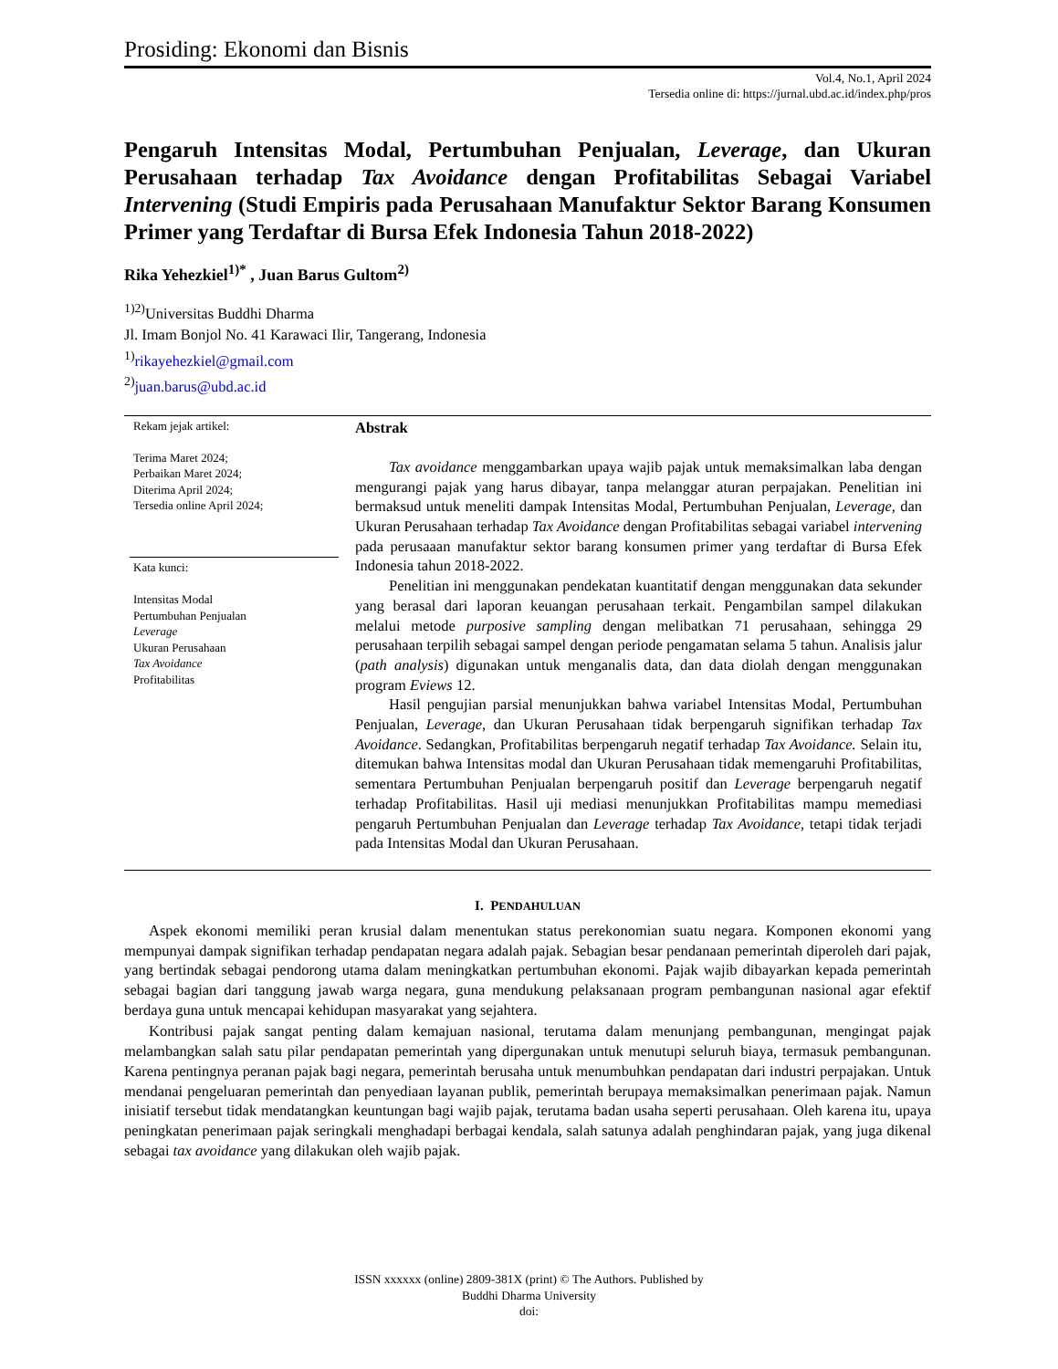Prosiding: Ekonomi dan Bisnis
Vol.4, No.1, April 2024
Tersedia online di: https://jurnal.ubd.ac.id/index.php/pros
Pengaruh Intensitas Modal, Pertumbuhan Penjualan, Leverage, dan Ukuran Perusahaan terhadap Tax Avoidance dengan Profitabilitas Sebagai Variabel Intervening (Studi Empiris pada Perusahaan Manufaktur Sektor Barang Konsumen Primer yang Terdaftar di Bursa Efek Indonesia Tahun 2018-2022)
Rika Yehezkiel<sup>1)*</sup> , Juan Barus Gultom<sup>2)</sup>
<sup>1)2)</sup>Universitas Buddhi Dharma
Jl. Imam Bonjol No. 41 Karawaci Ilir, Tangerang, Indonesia
<sup>1)</sup> rikayehezkiel@gmail.com
<sup>2)</sup> juan.barus@ubd.ac.id
Rekam jejak artikel:
Terima Maret 2024;
Perbaikan Maret 2024;
Diterima April 2024;
Tersedia online April 2024;
Kata kunci:
Intensitas Modal
Pertumbuhan Penjualan
Leverage
Ukuran Perusahaan
Tax Avoidance
Profitabilitas
Abstrak
Tax avoidance menggambarkan upaya wajib pajak untuk memaksimalkan laba dengan mengurangi pajak yang harus dibayar, tanpa melanggar aturan perpajakan. Penelitian ini bermaksud untuk meneliti dampak Intensitas Modal, Pertumbuhan Penjualan, Leverage, dan Ukuran Perusahaan terhadap Tax Avoidance dengan Profitabilitas sebagai variabel intervening pada perusaaan manufaktur sektor barang konsumen primer yang terdaftar di Bursa Efek Indonesia tahun 2018-2022.
Penelitian ini menggunakan pendekatan kuantitatif dengan menggunakan data sekunder yang berasal dari laporan keuangan perusahaan terkait. Pengambilan sampel dilakukan melalui metode purposive sampling dengan melibatkan 71 perusahaan, sehingga 29 perusahaan terpilih sebagai sampel dengan periode pengamatan selama 5 tahun. Analisis jalur (path analysis) digunakan untuk menganalis data, dan data diolah dengan menggunakan program Eviews 12.
Hasil pengujian parsial menunjukkan bahwa variabel Intensitas Modal, Pertumbuhan Penjualan, Leverage, dan Ukuran Perusahaan tidak berpengaruh signifikan terhadap Tax Avoidance. Sedangkan, Profitabilitas berpengaruh negatif terhadap Tax Avoidance. Selain itu, ditemukan bahwa Intensitas modal dan Ukuran Perusahaan tidak memengaruhi Profitabilitas, sementara Pertumbuhan Penjualan berpengaruh positif dan Leverage berpengaruh negatif terhadap Profitabilitas. Hasil uji mediasi menunjukkan Profitabilitas mampu memediasi pengaruh Pertumbuhan Penjualan dan Leverage terhadap Tax Avoidance, tetapi tidak terjadi pada Intensitas Modal dan Ukuran Perusahaan.
I. PENDAHULUAN
Aspek ekonomi memiliki peran krusial dalam menentukan status perekonomian suatu negara. Komponen ekonomi yang mempunyai dampak signifikan terhadap pendapatan negara adalah pajak. Sebagian besar pendanaan pemerintah diperoleh dari pajak, yang bertindak sebagai pendorong utama dalam meningkatkan pertumbuhan ekonomi. Pajak wajib dibayarkan kepada pemerintah sebagai bagian dari tanggung jawab warga negara, guna mendukung pelaksanaan program pembangunan nasional agar efektif berdaya guna untuk mencapai kehidupan masyarakat yang sejahtera.
Kontribusi pajak sangat penting dalam kemajuan nasional, terutama dalam menunjang pembangunan, mengingat pajak melambangkan salah satu pilar pendapatan pemerintah yang dipergunakan untuk menutupi seluruh biaya, termasuk pembangunan. Karena pentingnya peranan pajak bagi negara, pemerintah berusaha untuk menumbuhkan pendapatan dari industri perpajakan. Untuk mendanai pengeluaran pemerintah dan penyediaan layanan publik, pemerintah berupaya memaksimalkan penerimaan pajak. Namun inisiatif tersebut tidak mendatangkan keuntungan bagi wajib pajak, terutama badan usaha seperti perusahaan. Oleh karena itu, upaya peningkatan penerimaan pajak seringkali menghadapi berbagai kendala, salah satunya adalah penghindaran pajak, yang juga dikenal sebagai tax avoidance yang dilakukan oleh wajib pajak.
ISSN xxxxxx (online) 2809-381X (print) © The Authors. Published by
Buddhi Dharma University
doi: